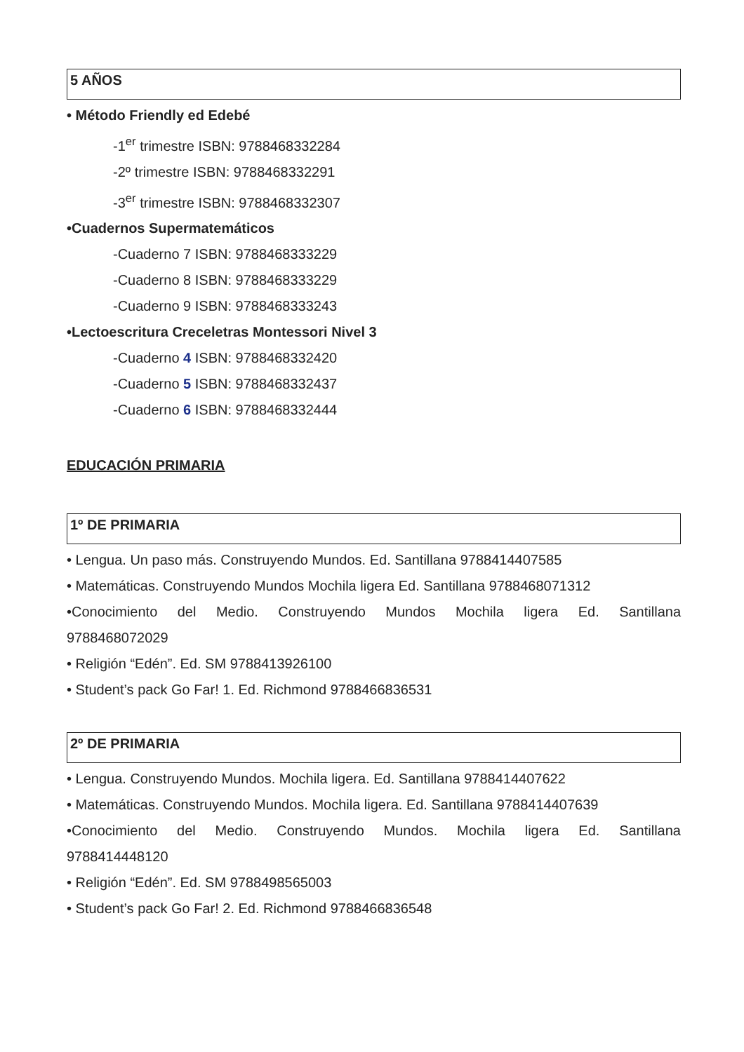5 AÑOS
• Método Friendly ed Edebé
-1<sup>er</sup> trimestre ISBN: 9788468332284
-2º trimestre ISBN: 9788468332291
-3<sup>er</sup> trimestre ISBN: 9788468332307
•Cuadernos Supermatemáticos
-Cuaderno 7 ISBN: 9788468333229
-Cuaderno 8 ISBN: 9788468333229
-Cuaderno 9 ISBN: 9788468333243
•Lectoescritura Creceletras Montessori Nivel 3
-Cuaderno 4 ISBN: 9788468332420
-Cuaderno 5 ISBN: 9788468332437
-Cuaderno 6 ISBN: 9788468332444
EDUCACIÓN PRIMARIA
1º DE PRIMARIA
• Lengua. Un paso más. Construyendo Mundos. Ed. Santillana 9788414407585
• Matemáticas. Construyendo Mundos Mochila ligera Ed. Santillana 9788468071312
•Conocimiento del Medio. Construyendo Mundos Mochila ligera Ed. Santillana
9788468072029
• Religión “Edén”. Ed. SM 9788413926100
• Student’s pack Go Far! 1. Ed. Richmond 9788466836531
2º DE PRIMARIA
• Lengua. Construyendo Mundos. Mochila ligera. Ed. Santillana 9788414407622
• Matemáticas. Construyendo Mundos. Mochila ligera. Ed. Santillana 9788414407639
•Conocimiento del Medio. Construyendo Mundos. Mochila ligera Ed. Santillana
9788414448120
• Religión “Edén”. Ed. SM 9788498565003
• Student’s pack Go Far! 2. Ed. Richmond 9788466836548